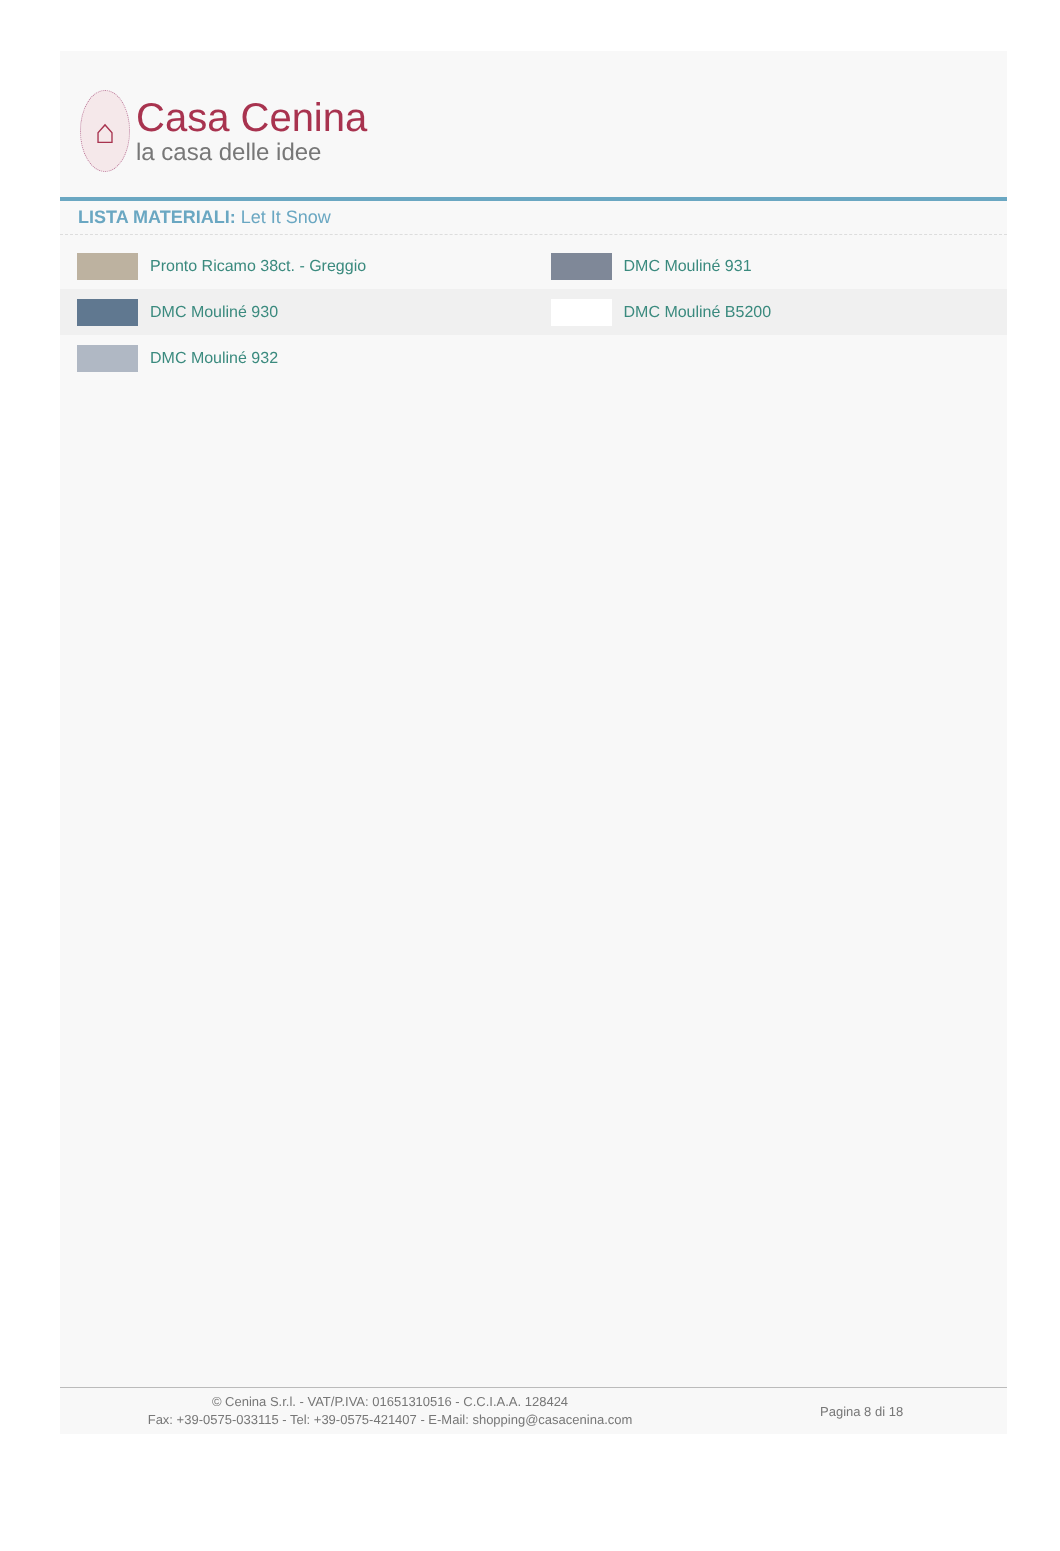⌂
Casa Cenina
la casa delle idee
LISTA MATERIALI: Let It Snow
| Pronto Ricamo 38ct. - Greggio | DMC Mouliné 931 |
| DMC Mouliné 930 | DMC Mouliné B5200 |
| DMC Mouliné 932 | |
© Cenina S.r.l. - VAT/P.IVA: 01651310516 - C.C.I.A.A. 128424
Fax: +39-0575-033115 - Tel: +39-0575-421407 - E-Mail: shopping@casacenina.com
Pagina 8 di 18